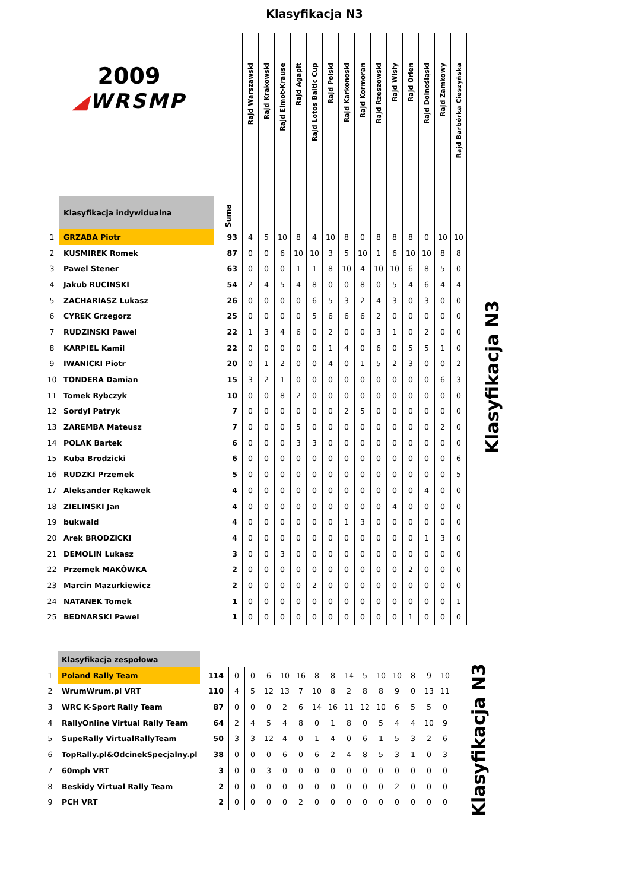Klasyfikacja N3
| 2009 ◢ WRSMP | | Suma | Rajd Warszawski | Rajd Krakowski | Rajd Elmot-Krause | Rajd Agapit | Rajd Lotos Baltic Cup | Rajd Polski | Rajd Karkonoski | Rajd Kormoran | Rajd Rzeszowski | Rajd Wisły | Rajd Orlen | Rajd Dolnośląski | Rajd Zamkowy | Rajd Barbórka Cieszyńska |
| --- | --- | --- | --- | --- | --- | --- | --- | --- | --- | --- | --- | --- | --- | --- | --- | --- |
| | Klasyfikacja indywidualna | | | | | | | | | | | | | | | |
| 1 | GRZABA Piotr | 93 | 4 | 5 | 10 | 8 | 4 | 10 | 8 | 0 | 8 | 8 | 8 | 0 | 10 | 10 |
| 2 | KUSMIREK Romek | 87 | 0 | 0 | 6 | 10 | 10 | 3 | 5 | 10 | 1 | 6 | 10 | 10 | 8 | 8 |
| 3 | Pawel Stener | 63 | 0 | 0 | 0 | 1 | 1 | 8 | 10 | 4 | 10 | 10 | 6 | 8 | 5 | 0 |
| 4 | Jakub RUCINSKI | 54 | 2 | 4 | 5 | 4 | 8 | 0 | 0 | 8 | 0 | 5 | 4 | 6 | 4 | 4 |
| 5 | ZACHARIASZ Lukasz | 26 | 0 | 0 | 0 | 0 | 6 | 5 | 3 | 2 | 4 | 3 | 0 | 3 | 0 | 0 |
| 6 | CYREK Grzegorz | 25 | 0 | 0 | 0 | 0 | 5 | 6 | 6 | 6 | 2 | 0 | 0 | 0 | 0 | 0 |
| 7 | RUDZINSKI Pawel | 22 | 1 | 3 | 4 | 6 | 0 | 2 | 0 | 0 | 3 | 1 | 0 | 2 | 0 | 0 |
| 8 | KARPIEL Kamil | 22 | 0 | 0 | 0 | 0 | 0 | 1 | 4 | 0 | 6 | 0 | 5 | 5 | 1 | 0 |
| 9 | IWANICKI Piotr | 20 | 0 | 1 | 2 | 0 | 0 | 4 | 0 | 1 | 5 | 2 | 3 | 0 | 0 | 2 |
| 10 | TONDERA Damian | 15 | 3 | 2 | 1 | 0 | 0 | 0 | 0 | 0 | 0 | 0 | 0 | 0 | 6 | 3 |
| 11 | Tomek Rybczyk | 10 | 0 | 0 | 8 | 2 | 0 | 0 | 0 | 0 | 0 | 0 | 0 | 0 | 0 | 0 |
| 12 | Sordyl Patryk | 7 | 0 | 0 | 0 | 0 | 0 | 0 | 2 | 5 | 0 | 0 | 0 | 0 | 0 | 0 |
| 13 | ZAREMBA Mateusz | 7 | 0 | 0 | 0 | 5 | 0 | 0 | 0 | 0 | 0 | 0 | 0 | 0 | 2 | 0 |
| 14 | POLAK Bartek | 6 | 0 | 0 | 0 | 3 | 3 | 0 | 0 | 0 | 0 | 0 | 0 | 0 | 0 | 0 |
| 15 | Kuba Brodzicki | 6 | 0 | 0 | 0 | 0 | 0 | 0 | 0 | 0 | 0 | 0 | 0 | 0 | 0 | 6 |
| 16 | RUDZKI Przemek | 5 | 0 | 0 | 0 | 0 | 0 | 0 | 0 | 0 | 0 | 0 | 0 | 0 | 0 | 5 |
| 17 | Aleksander Rękawek | 4 | 0 | 0 | 0 | 0 | 0 | 0 | 0 | 0 | 0 | 0 | 0 | 4 | 0 | 0 |
| 18 | ZIELINSKI Jan | 4 | 0 | 0 | 0 | 0 | 0 | 0 | 0 | 0 | 0 | 4 | 0 | 0 | 0 | 0 |
| 19 | bukwald | 4 | 0 | 0 | 0 | 0 | 0 | 0 | 1 | 3 | 0 | 0 | 0 | 0 | 0 | 0 |
| 20 | Arek BRODZICKI | 4 | 0 | 0 | 0 | 0 | 0 | 0 | 0 | 0 | 0 | 0 | 0 | 1 | 3 | 0 |
| 21 | DEMOLIN Lukasz | 3 | 0 | 0 | 3 | 0 | 0 | 0 | 0 | 0 | 0 | 0 | 0 | 0 | 0 | 0 |
| 22 | Przemek MAKÓWKA | 2 | 0 | 0 | 0 | 0 | 0 | 0 | 0 | 0 | 0 | 0 | 2 | 0 | 0 | 0 |
| 23 | Marcin Mazurkiewicz | 2 | 0 | 0 | 0 | 0 | 2 | 0 | 0 | 0 | 0 | 0 | 0 | 0 | 0 | 0 |
| 24 | NATANEK Tomek | 1 | 0 | 0 | 0 | 0 | 0 | 0 | 0 | 0 | 0 | 0 | 0 | 0 | 0 | 1 |
| 25 | BEDNARSKI Pawel | 1 | 0 | 0 | 0 | 0 | 0 | 0 | 0 | 0 | 0 | 0 | 1 | 0 | 0 | 0 |
Klasyfikacja N3
| | Klasyfikacja zespołowa | | | | | | | | | | | | | | | |
| 1 | Poland Rally Team | 114 | 0 | 0 | 6 | 10 | 16 | 8 | 8 | 14 | 5 | 10 | 10 | 8 | 9 | 10 |
| 2 | WrumWrum.pl VRT | 110 | 4 | 5 | 12 | 13 | 7 | 10 | 8 | 2 | 8 | 8 | 9 | 0 | 13 | 11 |
| 3 | WRC K-Sport Rally Team | 87 | 0 | 0 | 0 | 2 | 6 | 14 | 16 | 11 | 12 | 10 | 6 | 5 | 5 | 0 |
| 4 | RallyOnline Virtual Rally Team | 64 | 2 | 4 | 5 | 4 | 8 | 0 | 1 | 8 | 0 | 5 | 4 | 4 | 10 | 9 |
| 5 | SupeRally VirtualRallyTeam | 50 | 3 | 3 | 12 | 4 | 0 | 1 | 4 | 0 | 6 | 1 | 5 | 3 | 2 | 6 |
| 6 | TopRally.pl&OdcinekSpecjalny.pl | 38 | 0 | 0 | 0 | 6 | 0 | 6 | 2 | 4 | 8 | 5 | 3 | 1 | 0 | 3 |
| 7 | 60mph VRT | 3 | 0 | 0 | 3 | 0 | 0 | 0 | 0 | 0 | 0 | 0 | 0 | 0 | 0 | 0 |
| 8 | Beskidy Virtual Rally Team | 2 | 0 | 0 | 0 | 0 | 0 | 0 | 0 | 0 | 0 | 0 | 2 | 0 | 0 | 0 |
| 9 | PCH VRT | 2 | 0 | 0 | 0 | 0 | 2 | 0 | 0 | 0 | 0 | 0 | 0 | 0 | 0 | 0 |
Klasyfikacja N3